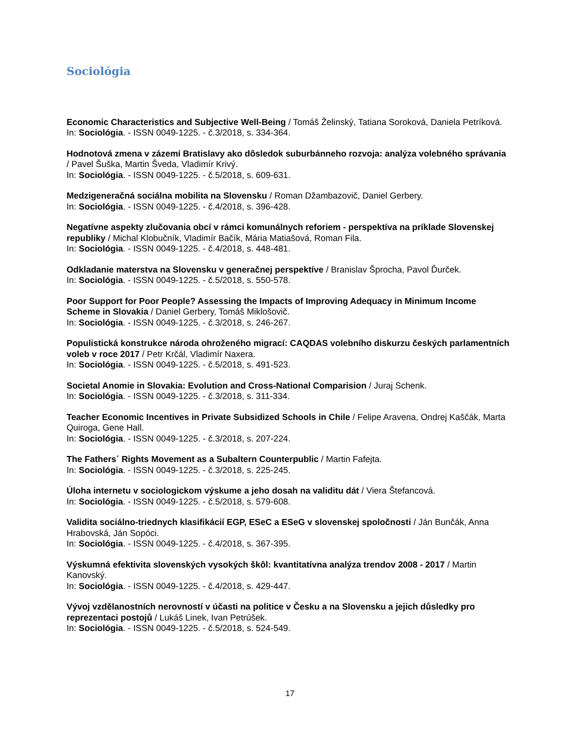Sociológia
Economic Characteristics and Subjective Well-Being / Tomáš Želinský, Tatiana Soroková, Daniela Petríková.
In: Sociológia. - ISSN 0049-1225. - č.3/2018, s. 334-364.
Hodnotová zmena v zázemí Bratislavy ako dôsledok suburbánneho rozvoja: analýza volebného správania / Pavel Šuška, Martin Šveda, Vladimír Krivý.
In: Sociológia. - ISSN 0049-1225. - č.5/2018, s. 609-631.
Medzigeneračná sociálna mobilita na Slovensku / Roman Džambazovič, Daniel Gerbery.
In: Sociológia. - ISSN 0049-1225. - č.4/2018, s. 396-428.
Negatívne aspekty zlučovania obcí v rámci komunálnych reforiem - perspektíva na príklade Slovenskej republiky / Michal Klobučník, Vladimír Bačík, Mária Matiašová, Roman Fila.
In: Sociológia. - ISSN 0049-1225. - č.4/2018, s. 448-481.
Odkladanie materstva na Slovensku v generačnej perspektíve / Branislav Šprocha, Pavol Ďurček.
In: Sociológia. - ISSN 0049-1225. - č.5/2018, s. 550-578.
Poor Support for Poor People? Assessing the Impacts of Improving Adequacy in Minimum Income Scheme in Slovakia / Daniel Gerbery, Tomáš Miklošovič.
In: Sociológia. - ISSN 0049-1225. - č.3/2018, s. 246-267.
Populistická konstrukce národa ohroženého migrací: CAQDAS volebního diskurzu českých parlamentních voleb v roce 2017 / Petr Krčál, Vladimír Naxera.
In: Sociológia. - ISSN 0049-1225. - č.5/2018, s. 491-523.
Societal Anomie in Slovakia: Evolution and Cross-National Comparision / Juraj Schenk.
In: Sociológia. - ISSN 0049-1225. - č.3/2018, s. 311-334.
Teacher Economic Incentives in Private Subsidized Schools in Chile / Felipe Aravena, Ondrej Kaščák, Marta Quiroga, Gene Hall.
In: Sociológia. - ISSN 0049-1225. - č.3/2018, s. 207-224.
The Fathers´ Rights Movement as a Subaltern Counterpublic / Martin Fafejta.
In: Sociológia. - ISSN 0049-1225. - č.3/2018, s. 225-245.
Úloha internetu v sociologickom výskume a jeho dosah na validitu dát / Viera Štefancová.
In: Sociológia. - ISSN 0049-1225. - č.5/2018, s. 579-608.
Validita sociálno-triednych klasifikácií EGP, ESeC a ESeG v slovenskej spoločnosti / Ján Bunčák, Anna Hrabovská, Ján Sopóci.
In: Sociológia. - ISSN 0049-1225. - č.4/2018, s. 367-395.
Výskumná efektivita slovenských vysokých škôl: kvantitatívna analýza trendov 2008 - 2017 / Martin Kanovský.
In: Sociológia. - ISSN 0049-1225. - č.4/2018, s. 429-447.
Vývoj vzdělanostních nerovností v účasti na politice v Česku a na Slovensku a jejich důsledky pro reprezentaci postojů / Lukáš Linek, Ivan Petrúšek.
In: Sociológia. - ISSN 0049-1225. - č.5/2018, s. 524-549.
17